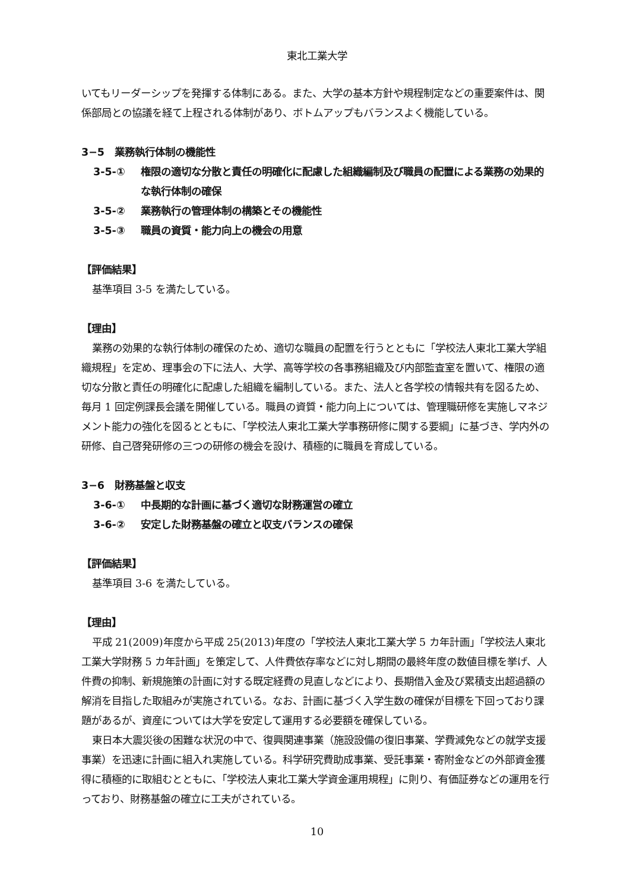東北工業大学
いてもリーダーシップを発揮する体制にある。また、大学の基本方針や規程制定などの重要案件は、関係部局との協議を経て上程される体制があり、ボトムアップもバランスよく機能している。
3−5　業務執行体制の機能性
3-5-① 権限の適切な分散と責任の明確化に配慮した組織編制及び職員の配置による業務の効果的な執行体制の確保
3-5-② 業務執行の管理体制の構築とその機能性
3-5-③ 職員の資質・能力向上の機会の用意
【評価結果】
基準項目 3-5 を満たしている。
【理由】
業務の効果的な執行体制の確保のため、適切な職員の配置を行うとともに「学校法人東北工業大学組織規程」を定め、理事会の下に法人、大学、高等学校の各事務組織及び内部監査室を置いて、権限の適切な分散と責任の明確化に配慮した組織を編制している。また、法人と各学校の情報共有を図るため、毎月 1 回定例課長会議を開催している。職員の資質・能力向上については、管理職研修を実施しマネジメント能力の強化を図るとともに、「学校法人東北工業大学事務研修に関する要綱」に基づき、学内外の研修、自己啓発研修の三つの研修の機会を設け、積極的に職員を育成している。
3−6　財務基盤と収支
3-6-① 中長期的な計画に基づく適切な財務運営の確立
3-6-② 安定した財務基盤の確立と収支バランスの確保
【評価結果】
基準項目 3-6 を満たしている。
【理由】
平成 21(2009)年度から平成 25(2013)年度の「学校法人東北工業大学 5 カ年計画」「学校法人東北工業大学財務 5 カ年計画」を策定して、人件費依存率などに対し期間の最終年度の数値目標を挙げ、人件費の抑制、新規施策の計画に対する既定経費の見直しなどにより、長期借入金及び累積支出超過額の解消を目指した取組みが実施されている。なお、計画に基づく入学生数の確保が目標を下回っており課題があるが、資産については大学を安定して運用する必要額を確保している。
東日本大震災後の困難な状況の中で、復興関連事業（施設設備の復旧事業、学費減免などの就学支援事業）を迅速に計画に組入れ実施している。科学研究費助成事業、受託事業・寄附金などの外部資金獲得に積極的に取組むとともに、「学校法人東北工業大学資金運用規程」に則り、有価証券などの運用を行っており、財務基盤の確立に工夫がされている。
10